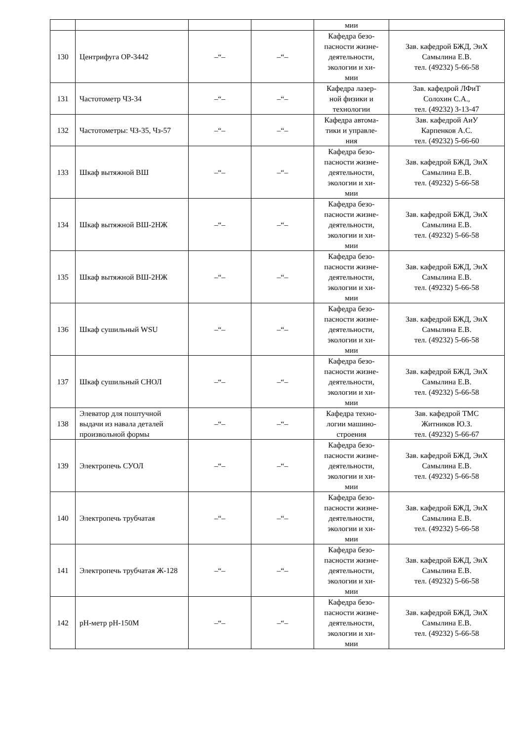| | | | | мии | |
| 130 | Центрифуга ОР-3442 | –“– | –“– | Кафедра безо- пасности жизне- деятельности, экологии и хи- мии | Зав. кафедрой БЖД, ЭиХ Самылина Е.В. тел. (49232) 5-66-58 |
| 131 | Частотометр ЧЗ-34 | –“– | –“– | Кафедра лазер- ной физики и технологии | Зав. кафедрой ЛФиТ Солохин С.А., тел. (49232) 3-13-47 |
| 132 | Частотометры: ЧЗ-35, Чз-57 | –“– | –“– | Кафедра автома- тики и управле- ния | Зав. кафедрой АиУ Карпенков А.С. тел. (49232) 5-66-60 |
| 133 | Шкаф вытяжной ВШ | –“– | –“– | Кафедра безо- пасности жизне- деятельности, экологии и хи- мии | Зав. кафедрой БЖД, ЭиХ Самылина Е.В. тел. (49232) 5-66-58 |
| 134 | Шкаф вытяжной ВШ-2НЖ | –“– | –“– | Кафедра безо- пасности жизне- деятельности, экологии и хи- мии | Зав. кафедрой БЖД, ЭиХ Самылина Е.В. тел. (49232) 5-66-58 |
| 135 | Шкаф вытяжной ВШ-2НЖ | –“– | –“– | Кафедра безо- пасности жизне- деятельности, экологии и хи- мии | Зав. кафедрой БЖД, ЭиХ Самылина Е.В. тел. (49232) 5-66-58 |
| 136 | Шкаф сушильный WSU | –“– | –“– | Кафедра безо- пасности жизне- деятельности, экологии и хи- мии | Зав. кафедрой БЖД, ЭиХ Самылина Е.В. тел. (49232) 5-66-58 |
| 137 | Шкаф сушильный СНОЛ | –“– | –“– | Кафедра безо- пасности жизне- деятельности, экологии и хи- мии | Зав. кафедрой БЖД, ЭиХ Самылина Е.В. тел. (49232) 5-66-58 |
| 138 | Элеватор для поштучной выдачи из навала деталей произвольной формы | –“– | –“– | Кафедра техно- логии машино- строения | Зав. кафедрой ТМС Житников Ю.З. тел. (49232) 5-66-67 |
| 139 | Электропечь СУОЛ | –“– | –“– | Кафедра безо- пасности жизне- деятельности, экологии и хи- мии | Зав. кафедрой БЖД, ЭиХ Самылина Е.В. тел. (49232) 5-66-58 |
| 140 | Электропечь трубчатая | –“– | –“– | Кафедра безо- пасности жизне- деятельности, экологии и хи- мии | Зав. кафедрой БЖД, ЭиХ Самылина Е.В. тел. (49232) 5-66-58 |
| 141 | Электропечь трубчатая Ж-128 | –“– | –“– | Кафедра безо- пасности жизне- деятельности, экологии и хи- мии | Зав. кафедрой БЖД, ЭиХ Самылина Е.В. тел. (49232) 5-66-58 |
| 142 | pH-метр pH-150М | –“– | –“– | Кафедра безо- пасности жизне- деятельности, экологии и хи- мии | Зав. кафедрой БЖД, ЭиХ Самылина Е.В. тел. (49232) 5-66-58 |